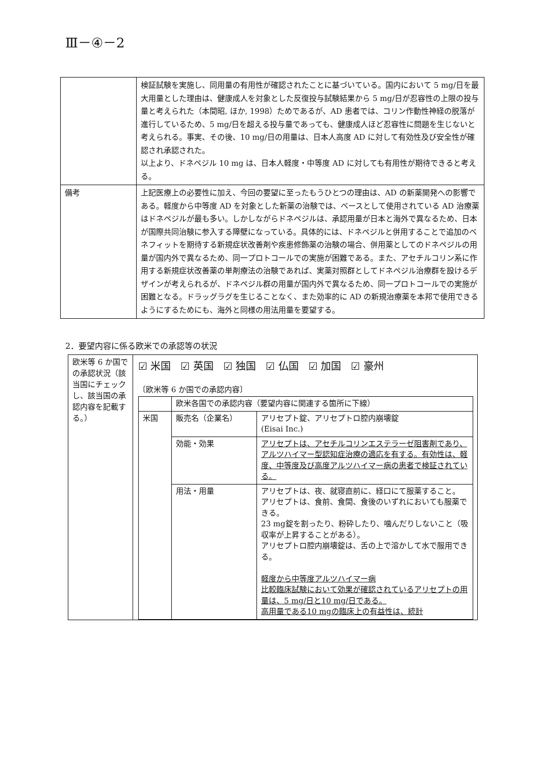Ⅲ－④－2
| | 検証試験を実施し、同用量の有用性が確認されたことに基づいている。国内において 5 mg/日を最大用量とした理由は、健康成人を対象とした反復投与試験結果から 5 mg/日が忍容性の上限の投与量と考えられた（本間昭, ほか, 1998）ためであるが、AD 患者では、コリン作動性神経の脱落が進行しているため、5 mg/日を超える投与量であっても、健康成人ほど忍容性に問題を生じないと考えられる。事実、その後、10 mg/日の用量は、日本人高度 AD に対して有効性及び安全性が確認され承認された。 以上より、ドネペジル 10 mg は、日本人軽度・中等度 AD に対しても有用性が期待できると考える。 |
| 備考 | 上記医療上の必要性に加え、今回の要望に至ったもうひとつの理由は、AD の新薬開発への影響である。軽度から中等度 AD を対象とした新薬の治験では、ベースとして使用されている AD 治療薬はドネペジルが最も多い。しかしながらドネペジルは、承認用量が日本と海外で異なるため、日本が国際共同治験に参入する障壁になっている。具体的には、ドネペジルと併用することで追加のベネフィットを期待する新規症状改善剤や疾患修飾薬の治験の場合、併用薬としてのドネペジルの用量が国内外で異なるため、同一プロトコールでの実施が困難である。また、アセチルコリン系に作用する新規症状改善薬の単剤療法の治験であれば、実薬対照群としてドネペジル治療群を設けるデザインが考えられるが、ドネペジル群の用量が国内外で異なるため、同一プロトコールでの実施が困難となる。ドラッグラグを生じることなく、また効率的に AD の新規治療薬を本邦で使用できるようにするためにも、海外と同様の用法用量を要望する。 |
2．要望内容に係る欧米での承認等の状況
| 欧米等 6 か国での承認状況（該当国にチェックし、該当国の承認内容を記載する。） | ☑ 米国 ☑ 英国 ☑ 独国 ☑ 仏国 ☑ 加国 ☑ 豪州 〔欧米等 6 か国での承認内容〕 / / 欧米各国での承認内容（要望内容に関連する箇所に下線） / / / 米国 / 販売名（企業名） / アリセプト錠、アリセプトロ腔内崩壊錠 (Eisai Inc.) / / / 効能・効果 / アリセプトは、アセチルコリンエステラーゼ阻害剤であり、アルツハイマー型認知症治療の適応を有する。有効性は、軽度、中等度及び高度アルツハイマー病の患者で検証されている。 / / / 用法・用量 / アリセプトは、夜、就寝直前に、経口にて服薬すること。 アリセプトは、食前、食間、食後のいずれにおいても服薬できる。 23 mg錠を割ったり、粉砕したり、噛んだりしないこと（吸収率が上昇することがある）。 アリセプトロ腔内崩壊錠は、舌の上で溶かして水で服用できる。 軽度から中等度アルツハイマー病 比較臨床試験において効果が確認されているアリセプトの用量は、5 mg/日と10 mg/日である。 高用量である10 mgの臨床上の有益性は、統計 / |